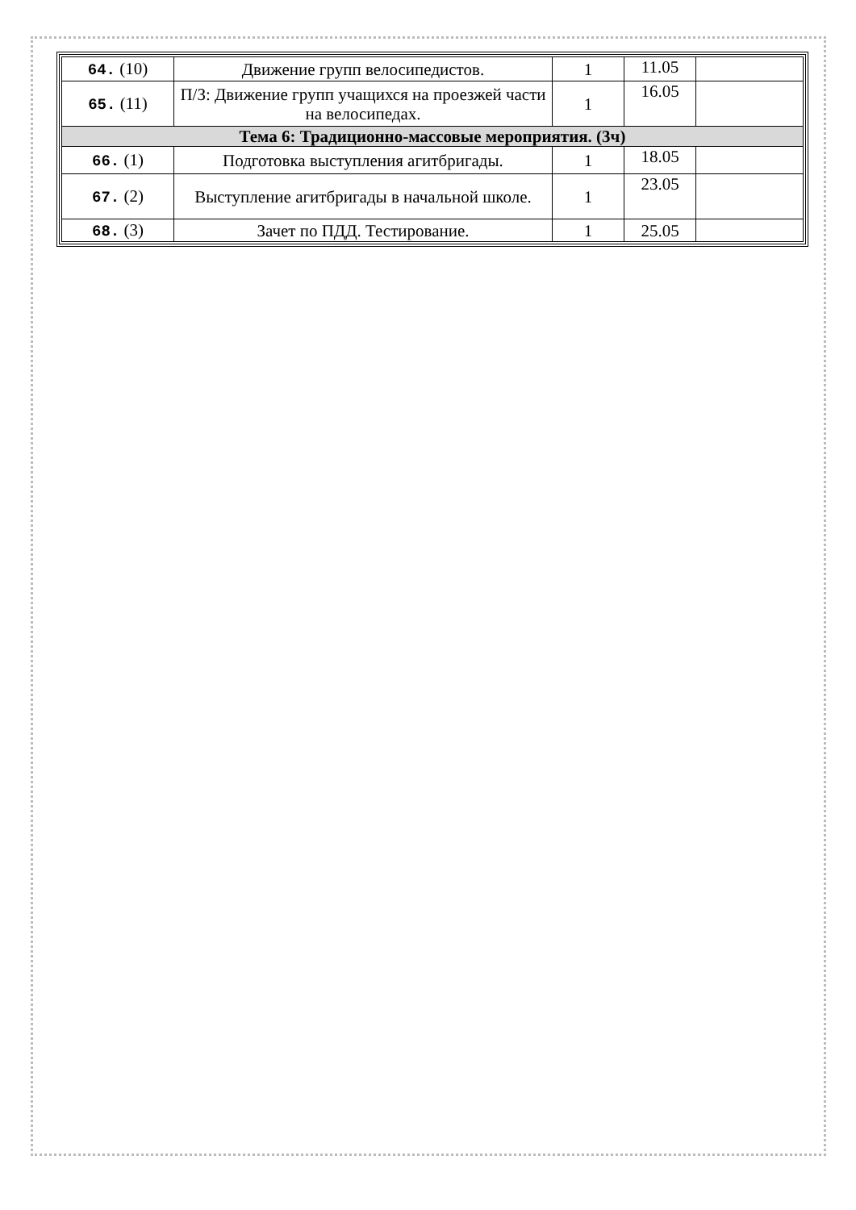| 64. (10) | Движение групп велосипедистов. | 1 | 11.05 | |
| 65. (11) | П/З: Движение групп учащихся на проезжей части на велосипедах. | 1 | 16.05 | |
| Тема 6: Традиционно-массовые мероприятия. (3ч) | | | | |
| 66. (1) | Подготовка выступления агитбригады. | 1 | 18.05 | |
| 67. (2) | Выступление агитбригады в начальной школе. | 1 | 23.05 | |
| 68. (3) | Зачет по ПДД. Тестирование. | 1 | 25.05 | |